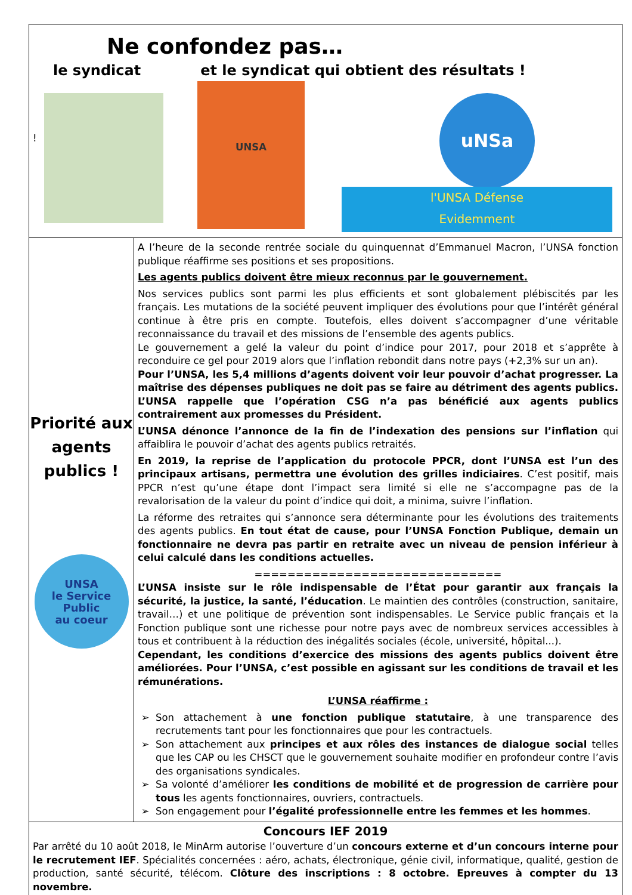Ne confondez pas…
le syndicat et le syndicat qui obtient des résultats !
!
UNSA
uNSa
l'UNSA Défense
Evidemment
Priorité aux agents publics !
UNSA
le Service
Public
au coeur
A l’heure de la seconde rentrée sociale du quinquennat d’Emmanuel Macron, l’UNSA fonction publique réaffirme ses positions et ses propositions.
Les agents publics doivent être mieux reconnus par le gouvernement.
Nos services publics sont parmi les plus efficients et sont globalement plébiscités par les français. Les mutations de la société peuvent impliquer des évolutions pour que l’intérêt général continue à être pris en compte. Toutefois, elles doivent s’accompagner d’une véritable reconnaissance du travail et des missions de l’ensemble des agents publics.
Le gouvernement a gelé la valeur du point d’indice pour 2017, pour 2018 et s’apprête à reconduire ce gel pour 2019 alors que l’inflation rebondit dans notre pays (+2,3% sur un an).
Pour l’UNSA, les 5,4 millions d’agents doivent voir leur pouvoir d’achat progresser. La maîtrise des dépenses publiques ne doit pas se faire au détriment des agents publics. L’UNSA rappelle que l’opération CSG n’a pas bénéficié aux agents publics contrairement aux promesses du Président.
L’UNSA dénonce l’annonce de la fin de l’indexation des pensions sur l’inflation qui affaiblira le pouvoir d’achat des agents publics retraités.
En 2019, la reprise de l’application du protocole PPCR, dont l’UNSA est l’un des principaux artisans, permettra une évolution des grilles indiciaires. C’est positif, mais PPCR n’est qu’une étape dont l’impact sera limité si elle ne s’accompagne pas de la revalorisation de la valeur du point d’indice qui doit, a minima, suivre l’inflation.
La réforme des retraites qui s’annonce sera déterminante pour les évolutions des traitements des agents publics. En tout état de cause, pour l’UNSA Fonction Publique, demain un fonctionnaire ne devra pas partir en retraite avec un niveau de pension inférieur à celui calculé dans les conditions actuelles.
==============================
L’UNSA insiste sur le rôle indispensable de l’État pour garantir aux français la sécurité, la justice, la santé, l’éducation. Le maintien des contrôles (construction, sanitaire, travail…) et une politique de prévention sont indispensables. Le Service public français et la Fonction publique sont une richesse pour notre pays avec de nombreux services accessibles à tous et contribuent à la réduction des inégalités sociales (école, université, hôpital...).
Cependant, les conditions d’exercice des missions des agents publics doivent être améliorées. Pour l’UNSA, c’est possible en agissant sur les conditions de travail et les rémunérations.
L’UNSA réaffirme :
Son attachement à une fonction publique statutaire, à une transparence des recrutements tant pour les fonctionnaires que pour les contractuels.
Son attachement aux principes et aux rôles des instances de dialogue social telles que les CAP ou les CHSCT que le gouvernement souhaite modifier en profondeur contre l’avis des organisations syndicales.
Sa volonté d’améliorer les conditions de mobilité et de progression de carrière pour tous les agents fonctionnaires, ouvriers, contractuels.
Son engagement pour l’égalité professionnelle entre les femmes et les hommes.
Concours IEF 2019
Par arrêté du 10 août 2018, le MinArm autorise l’ouverture d’un concours externe et d’un concours interne pour le recrutement IEF. Spécialités concernées : aéro, achats, électronique, génie civil, informatique, qualité, gestion de production, santé sécurité, télécom. Clôture des inscriptions : 8 octobre. Epreuves à compter du 13 novembre.